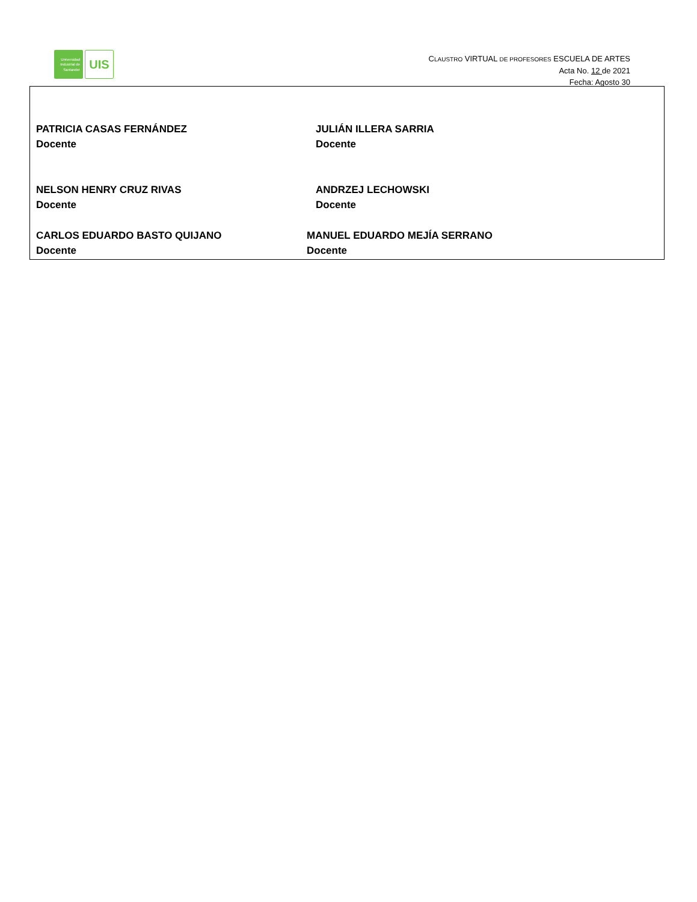Universidad
Industrial de
Santander
UIS
CLAUSTRO VIRTUAL DE PROFESORES ESCUELA DE ARTES
Acta No. 12 de 2021
Fecha: Agosto 30
PATRICIA CASAS FERNÁNDEZ
Docente
JULIÁN ILLERA SARRIA
Docente
NELSON HENRY CRUZ RIVAS
Docente
ANDRZEJ LECHOWSKI
Docente
CARLOS EDUARDO BASTO QUIJANO
Docente
MANUEL EDUARDO MEJÍA SERRANO
Docente